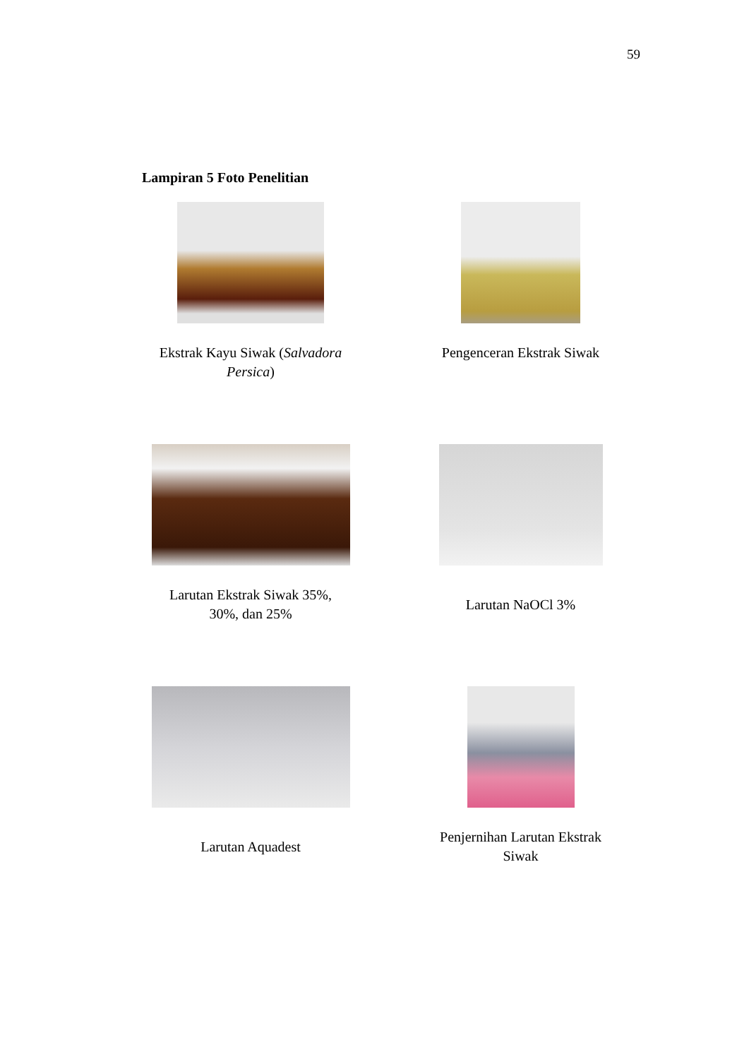59
Lampiran 5 Foto Penelitian
Ekstrak Kayu Siwak (Salvadora Persica)
Pengenceran Ekstrak Siwak
Larutan Ekstrak Siwak 35%,
30%, dan 25%
Larutan NaOCl 3%
Larutan Aquadest
Penjernihan Larutan Ekstrak Siwak